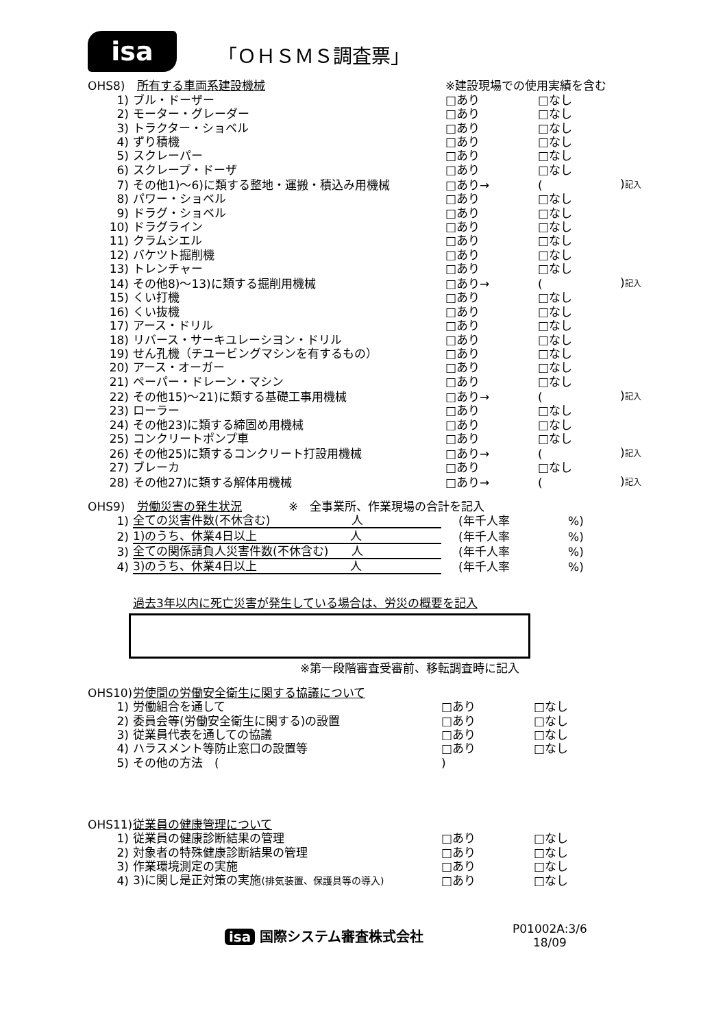isa
「ＯＨＳＭＳ調査票」
| OHS8) | 所有する車両系建設機械 | ※建設現場での使用実績を含む | | |
| 1) | ブル・ドーザー | □あり | □なし | |
| 2) | モーター・グレーダー | □あり | □なし | |
| 3) | トラクター・ショベル | □あり | □なし | |
| 4) | ずり積機 | □あり | □なし | |
| 5) | スクレーパー | □あり | □なし | |
| 6) | スクレープ・ドーザ | □あり | □なし | |
| 7) | その他1)～6)に類する整地・運搬・積込み用機械 | □あり→ | ( | ) 記入 |
| 8) | パワー・ショベル | □あり | □なし | |
| 9) | ドラグ・ショベル | □あり | □なし | |
| 10) | ドラグライン | □あり | □なし | |
| 11) | クラムシエル | □あり | □なし | |
| 12) | バケツト掘削機 | □あり | □なし | |
| 13) | トレンチャー | □あり | □なし | |
| 14) | その他8)～13)に類する掘削用機械 | □あり→ | ( | ) 記入 |
| 15) | くい打機 | □あり | □なし | |
| 16) | くい抜機 | □あり | □なし | |
| 17) | アース・ドリル | □あり | □なし | |
| 18) | リバース・サーキユレーシヨン・ドリル | □あり | □なし | |
| 19) | せん孔機（チユービングマシンを有するもの） | □あり | □なし | |
| 20) | アース・オーガー | □あり | □なし | |
| 21) | ペーパー・ドレーン・マシン | □あり | □なし | |
| 22) | その他15)～21)に類する基礎工事用機械 | □あり→ | ( | ) 記入 |
| 23) | ローラー | □あり | □なし | |
| 24) | その他23)に類する締固め用機械 | □あり | □なし | |
| 25) | コンクリートポンプ車 | □あり | □なし | |
| 26) | その他25)に類するコンクリート打設用機械 | □あり→ | ( | ) 記入 |
| 27) | ブレーカ | □あり | □なし | |
| 28) | その他27)に類する解体用機械 | □あり→ | ( | ) 記入 |
| OHS9) | 労働災害の発生状況 ※ 全事業所、作業現場の合計を記入 | | |
| 1) | 全ての災害件数(不休含む) 人 | (年千人率 | %) |
| 2) | 1)のうち、休業4日以上 人 | (年千人率 | %) |
| 3) | 全ての関係請負人災害件数(不休含む) 人 | (年千人率 | %) |
| 4) | 3)のうち、休業4日以上 人 | (年千人率 | %) |
過去3年以内に死亡災害が発生している場合は、労災の概要を記入
※第一段階審査受審前、移転調査時に記入
| OHS10) | 労使間の労働安全衛生に関する協議について | | |
| 1) | 労働組合を通して | □あり | □なし |
| 2) | 委員会等(労働安全衛生に関する)の設置 | □あり | □なし |
| 3) | 従業員代表を通しての協議 | □あり | □なし |
| 4) | ハラスメント等防止窓口の設置等 | □あり | □なし |
| 5) | その他の方法 ( | ) | |
| OHS11) | 従業員の健康管理について | | |
| 1) | 従業員の健康診断結果の管理 | □あり | □なし |
| 2) | 対象者の特殊健康診断結果の管理 | □あり | □なし |
| 3) | 作業環境測定の実施 | □あり | □なし |
| 4) | 3)に関し是正対策の実施 (排気装置、保護具等の導入) | □あり | □なし |
isa 国際システム審査株式会社
P01002A:3/6
18/09